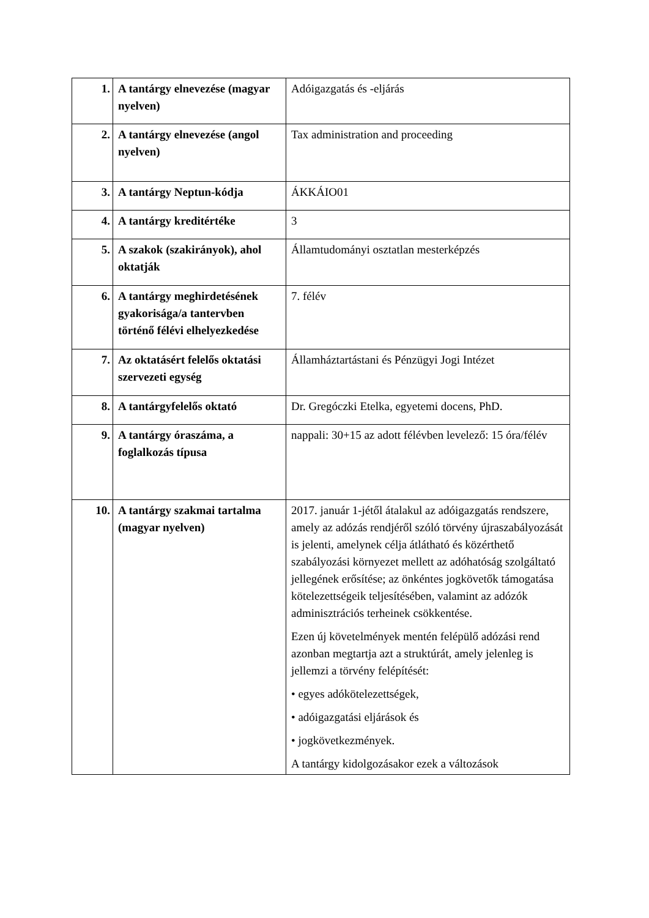| 1. | A tantárgy elnevezése (magyar nyelven) | Adóigazgatás és -eljárás |
| 2. | A tantárgy elnevezése (angol nyelven) | Tax administration and proceeding |
| 3. | A tantárgy Neptun-kódja | ÁKKÁIO01 |
| 4. | A tantárgy kreditértéke | 3 |
| 5. | A szakok (szakirányok), ahol oktatják | Államtudományi osztatlan mesterképzés |
| 6. | A tantárgy meghirdetésének gyakorisága/a tantervben történő félévi elhelyezkedése | 7. félév |
| 7. | Az oktatásért felelős oktatási szervezeti egység | Államháztartástani és Pénzügyi Jogi Intézet |
| 8. | A tantárgyfelelős oktató | Dr. Gregóczki Etelka, egyetemi docens, PhD. |
| 9. | A tantárgy óraszáma, a foglalkozás típusa | nappali: 30+15 az adott félévben levelező: 15 óra/félév |
| 10. | A tantárgy szakmai tartalma (magyar nyelven) | 2017. január 1-jétől átalakul az adóigazgatás rendszere, amely az adózás rendjéről szóló törvény újraszabályozását is jelenti, amelynek célja átlátható és közérthető szabályozási környezet mellett az adóhatóság szolgáltató jellegének erősítése; az önkéntes jogkövetők támogatása kötelezettségeik teljesítésében, valamint az adózók adminisztrációs terheinek csökkentése. Ezen új követelmények mentén felépülő adózási rend azonban megtartja azt a struktúrát, amely jelenleg is jellemzi a törvény felépítését: • egyes adókötelezettségek, • adóigazgatási eljárások és • jogkövetkezmények. A tantárgy kidolgozásakor ezek a változások |